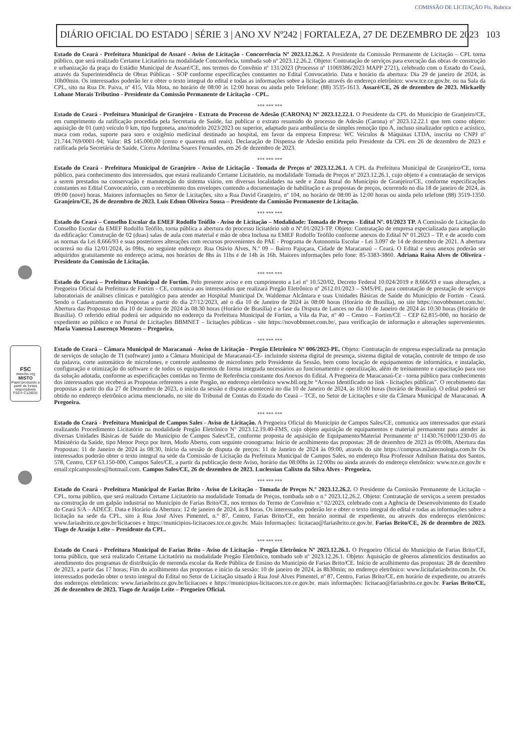DIÁRIO OFICIAL DO ESTADO | SÉRIE 3 | ANO XV Nº242 | FORTALEZA, 27 DE DEZEMBRO DE 2023 103
COMISSÃO DE LICITAÇÃO Fls. Rubrica
FSC
www.fsc.org
MISTO
Papel produzido a partir de fontes responsáveis
FSC® C126031
Estado do Ceará - Prefeitura Municipal de Assaré - Aviso de Licitação - Concorrência Nº 2023.12.26.2. A Presidente da Comissão Permanente de Licitação – CPL torna público, que será realizado Certame Licitatório na modalidade Concorrência, tombada sob nº 2023.12.26.2. Objeto: Contratação de serviços para execução das obras de construção e urbanização da praça do Estádio Municipal de Assaré/CE, nos termos do Convênio nº 131/2023 (Processo nº 11069386/2023 MAPP 2721), celebrado com o Estado do Ceará, através da Superintendência de Obras Públicas - SOP conforme especificações constantes no Edital Convocatório. Data e horário da abertura: Dia 29 de janeiro de 2024, às 10h00min. Os interessados poderão ler e obter o texto integral do edital e todas as informações sobre a licitação através do endereço eletrônico: www.tce.ce.gov.br. ou na Sala da CPL, sito na Rua Dr. Paiva, nº 415, Vila Mota, no horário de 08:00 às 12:00 horas ou ainda pelo Telefone: (88) 3535-1613. Assaré/CE, 26 de dezembro de 2023. Mickaelly Lohane Morais Tributino - Presidente da Comissão Permanente de Licitação - CPL.
*** *** ***
Estado do Ceará - Prefeitura Municipal de Granjeiro - Extrato do Processo de Adesão (CARONA) Nº 2023.12.22.1. O Presidente da CPL do Município de Granjeiro/CE, em cumprimento da ratificação procedida pela Secretaria de Saúde, faz publicar o extrato resumido do processo de Adesão (Carona) nº 2023.12.22.1 que tem como objeto: aquisição de 01 (um) veículo 0 km, tipo furgoneta, ano/modelo 2023/2023 ou superior, adaptado para ambulância de simples remoção tipo A, incluso sinalizador optico e acústico, maca com rodas, suporte para soro e oxigênio medicinal destinado ao hospital, em favor da empresa Empresa: WC Veículos & Máquinas LTDA, inscrita no CNPJ nº 21.744.769/0001-94; Valor: R$ 145.000,00 (cento e quarenta mil reais). Declaração de Dispensa de Adesão emitida pelo Presidente da CPL em 26 de dezembro de 2023 e ratificada pela Secretária de Saúde, Cícera Aderilma Soares Fernandes, em 26 de dezembro de 2023.
*** *** ***
Estado do Ceará - Prefeitura Municipal de Granjeiro - Aviso de Licitação - Tomada de Preços nº 2023.12.26.1. A CPL da Prefeitura Municipal de Granjeiro/CE, torna público, para conhecimento dos interessados, que estará realizando Certame Licitatório, na modalidade Tomada de Preços nº 2023.12.26.1, cujo objeto é a contratação de serviços a serem prestados na conservação e manutenção do sistema viário, em diversas localidades na sede e Zona Rural do Município de Granjeiro/CE, conforme especificações constantes no Edital Convocatório, com o recebimento dos envelopes contendo a documentação de habilitação e as propostas de preços, ocorrendo no dia 18 de janeiro de 2024, às 09:00 (nove) horas. Maiores informações no Setor de Licitações, sito a Rua David Granjeiro, nº 104, no horário de 08:00 às 12:00 horas ou ainda pelo telefone (88) 3519-1350. Granjeiro/CE, 26 de dezembro de 2023. Luis Edson Oliveira Sousa – Presidente da Comissão Permanente de Licitação.
*** *** ***
Estado do Ceará – Conselho Escolar da EMEF Rodolfo Teófilo - Aviso de Licitação – Modalidade: Tomada de Preços - Edital Nº. 01/2023 TP. A Comissão de Licitação do Conselho Escolar da EMEF Rodolfo Teófilo, torna pública a abertura do processo licitatório sob o Nº.01/2023-TP. Objeto: Contratação de empresa especializada para ampliação da edificação: Construção de 02 (duas) salas de aula com material e mão de obra Inclusa na EMEF Rodolfo Teófilo conforme anexos do Edital Nº 01.2023 – TP, e de acordo com as normas da Lei 8.666/93 e suas posteriores alterações com recursos provenientes do PAE - Programa de Autonomia Escolar - Lei 3.097 de 14 de dezembro de 2021. A abertura ocorrerá no dia 12/01/2024, às 09hs, no seguinte endereço: Rua Otávio Alves, N.º 09 – Bairro Pajuçara, Cidade de Maracanaú – Ceará. O Edital e seus anexos poderão ser adquiridos gratuitamente no endereço acima, nos horários de 8hs às 11hs e de 14h às 16h. Maiores informações pelo fone: 85-3383-3860. Adriana Raísa Alves de Oliveira - Presidente da Comissão de Licitação.
*** *** ***
Estado do Ceará – Prefeitura Municipal de Fortim. Pelo presente aviso e em cumprimento a Lei nº 10.520/02, Decreto Federal 10.024/2019 e 8.666/93 e suas alterações, a Pregoeira Oficial da Prefeitura de Fortim - CE, comunica aos interessados que realizará Pregão Eletrônico nº 2612.01/2023 – SMS/PE, para contratação de prestação de serviços laboratoriais de análises clínicas e patológico para atender ao Hospital Municipal Dr. Waldemar Alcântara e suas Unidades Básicas de Saúde do Município de Fortim - Ceará. Sendo o Cadastramento das Propostas a partir do dia 27/12/2023, até o dia 10 de Janeiro de 2024 às 08:00 horas (Horário de Brasília), no site https://novobbmnet.com.br/. Abertura das Propostas no dia 10 de Janeiro de 2024 às 08:30 horas (Horário de Brasília) e a fase da Disputa de Lances no dia 10 de Janeiro de 2024 às 10:30 horas (Horário de Brasília). O referido edital poderá ser adquirido no endereço da Prefeitura Municipal de Fortim, a Vila da Paz, nº 40 – Centro – Fortim/CE – CEP 62.815-000, no horário de expediente ao público e no Portal de Licitações BBMNET – licitações públicas - site https://novobbmnet.com.br/, para verificação de informação e alterações supervenientes. Maria Vanessa Lourenço Menezes – Pregoeira.
*** *** ***
Estado do Ceará – Câmara Municipal de Maracanaú - Aviso de Licitação - Pregão Eletrônico Nº 006/2023-PE. Objeto: Contratação de empresa especializada na prestação de serviços de solução de TI (software) junto a Câmara Municipal de Maracanaú-CE- incluindo sistema digital de presença, sistema digital de votação, controle de tempo de uso da palavra, corte automático de microfones, e controle autônomo de microfones pelo Presidente da Sessão, bem como locação de equipamentos de informática, e instalação, configuração e otimização do software e de todos os equipamentos de forma integrada necessários ao funcionamento e operalização, além de treinamento e capacitação para uso da solução adotada, conforme as especificações contidas no Termo de Referência constante dos Anexos do Edital. A Pregoeira de Maracanaú-Ce - torna público para conhecimento dos interessados que receberá as Propostas referentes a este Pregão, no endereço eletrônico www.bll.org.br “Acesso Identificado no link - licitações públicas”. O recebimento das propostas a partir do dia 27 de Dezembro de 2023, o início da sessão e disputa acontecerá no dia 10 de Janeiro de 2024, às 10:00 horas (horário de Brasília). O edital poderá ser obtido no endereço eletrônico acima mencionado, no site do Tribunal de Contas do Estado do Ceará – TCE, no Setor de Licitações e site da Câmara Municipal de Maracanaú. A Pregoeira.
*** *** ***
Estado do Ceará - Prefeitura Municipal de Campos Sales - Aviso de Licitação. A Pregoeira Oficial do Município de Campos Sales/CE, comunica aos interessados que estará realizando Procedimento Licitatório na modalidade Pregão Eletrônico Nº 2023.12.19.40-FMS, cujo objeto aquisição de equipamentos e material permanente para atender às diversas Unidades Básicas de Saúde do Município de Campos Sales/CE, conforme proposta de aquisição de Equipamento/Material Permanente nº 11430.761000/1230-05 do Ministério da Saúde, tipo Menor Preço por Item, Modo Aberto, com seguinte cronograma: Início de acolhimento das propostas: 28 de dezembro de 2023 às 09:00h, Abertura das Propostas: 11 de Janeiro de 2024 às 08:30, Início da sessão de disputa de preços: 11 de Janeiro de 2024 às 09:00, através do site https://compras.m2atecnologia.com.br Os interessados poderão obter o texto integral na sede da Comissão de Licitação da Prefeitura Municipal de Campos Sales, no endereço Rua Professor Adnilson Batista dos Santos, 578, Centro, CEP 63.150-000, Campos Sales/CE, a partir da publicação deste Aviso, horário das 08:00hs às 12:00hs ou ainda através do endereço eletrônico: www.tce.ce.gov.br e email:cplcampossles@hotmail.com. Campos Sales/CE, 26 de dezembro de 2023. Luclessian Calixto da Silva Alves - Pregoeira.
*** *** ***
Estado do Ceará - Prefeitura Municipal de Farias Brito - Aviso de Licitação - Tomada de Preços N.º 2023.12.26.2. O Presidente da Comissão Permanente de Licitação – CPL, torna público, que será realizado Certame Licitatório na modalidade Tomada de Preços, tombada sob o n.º 2023.12.26.2. Objeto: Contratação de serviços a serem prestados na construção de um galpão industrial no Município de Farias Brito/CE, nos termos do Termo de Convênio n.º 02/2023, celebrado com a Agência de Desenvolvimento do Estado do Ceará S/A – ADECE. Data e Horário da Abertura: 12 de janeiro de 2024, às 8 horas. Os interessados poderão ler e obter o texto integral do edital e todas as informações sobre a licitação na sede da CPL, sito à Rua José Alves Pimentel, n.º 87, Centro, Farias Brito/CE, em horário normal de expediente, ou através dos endereços eletrônicos: www.fariasbrito.ce.gov.br/licitacoes e https://municipios-licitacoes.tce.ce.gov.br. Mais Informações: licitacao@fariasbrito.ce.gov.br. Farias Brito/CE, 26 de dezembro de 2023. Tiago de Araújo Leite – Presidente da CPL.
*** *** ***
Estado do Ceará - Prefeitura Municipal de Farias Brito - Aviso de Licitação - Pregão Eletrônico Nº 2023.12.26.1. O Pregoeiro Oficial do Município de Farias Brito/CE, torna público, que será realizado Certame Licitatório na modalidade Pregão Eletrônico, tombado sob nº 2023.12.26.1. Objeto: Aquisição de gêneros alimentícios destinados ao atendimento dos programas de distribuição de merenda escolar da Rede Pública de Ensino do Município de Farias Brito/CE. Início de acolhimento das propostas: 28 de dezembro de 2023, a partir das 17 horas; Fim do acolhimento das propostas e início da sessão: 10 de janeiro de 2024, às 8h30min; no endereço eletrônico: www.licitafariasbrito.com.br. Os interessados poderão obter o texto integral do Edital no Setor de Licitação situado à Rua José Alves Pimentel, nº 87, Centro, Farias Brito/CE, em horário de expediente, ou através dos endereços eletrônicos: www.fariasbrito.ce.gov.br/licitacoes e https://municipios-licitacoes.tce.ce.gov.br. mais informações: licitacao@fariasbrito.ce.gov.br. Farias Brito/CE, 26 de dezembro de 2023. Tiago de Araújo Leite – Pregoeiro Oficial.